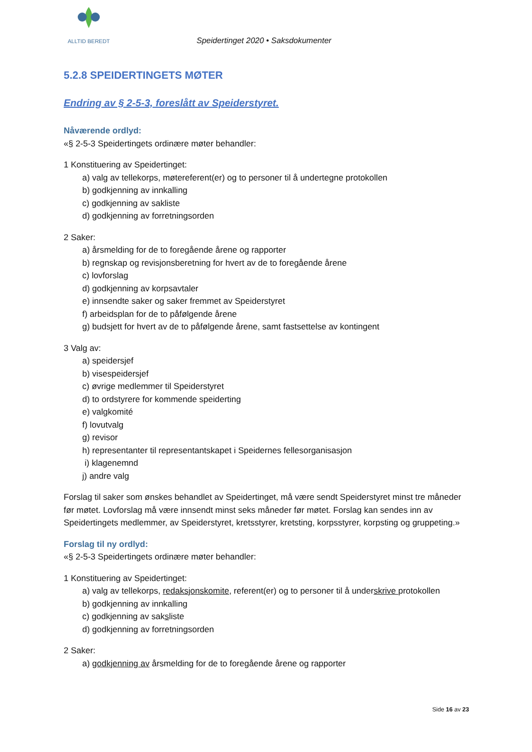ALLTID BEREDT
Speidertinget 2020 • Saksdokumenter
5.2.8 SPEIDERTINGETS MØTER
Endring av § 2-5-3, foreslått av Speiderstyret.
Nåværende ordlyd:
«§ 2-5-3 Speidertingets ordinære møter behandler:
1 Konstituering av Speidertinget:
a) valg av tellekorps, møtereferent(er) og to personer til å undertegne protokollen
b) godkjenning av innkalling
c) godkjenning av sakliste
d) godkjenning av forretningsorden
2 Saker:
a) årsmelding for de to foregående årene og rapporter
b) regnskap og revisjonsberetning for hvert av de to foregående årene
c) lovforslag
d) godkjenning av korpsavtaler
e) innsendte saker og saker fremmet av Speiderstyret
f) arbeidsplan for de to påfølgende årene
g) budsjett for hvert av de to påfølgende årene, samt fastsettelse av kontingent
3 Valg av:
a) speidersjef
b) visespeidersjef
c) øvrige medlemmer til Speiderstyret
d) to ordstyrere for kommende speiderting
e) valgkomité
f) lovutvalg
g) revisor
h) representanter til representantskapet i Speidernes fellesorganisasjon
i) klagenemnd
j) andre valg
Forslag til saker som ønskes behandlet av Speidertinget, må være sendt Speiderstyret minst tre måneder før møtet. Lovforslag må være innsendt minst seks måneder før møtet. Forslag kan sendes inn av Speidertingets medlemmer, av Speiderstyret, kretsstyrer, kretsting, korpsstyrer, korpsting og gruppeting.»
Forslag til ny ordlyd:
«§ 2-5-3 Speidertingets ordinære møter behandler:
1 Konstituering av Speidertinget:
a) valg av tellekorps, redaksjonskomite, referent(er) og to personer til å underskrive protokollen
b) godkjenning av innkalling
c) godkjenning av saksliste
d) godkjenning av forretningsorden
2 Saker:
a) godkjenning av årsmelding for de to foregående årene og rapporter
Side 16 av 23